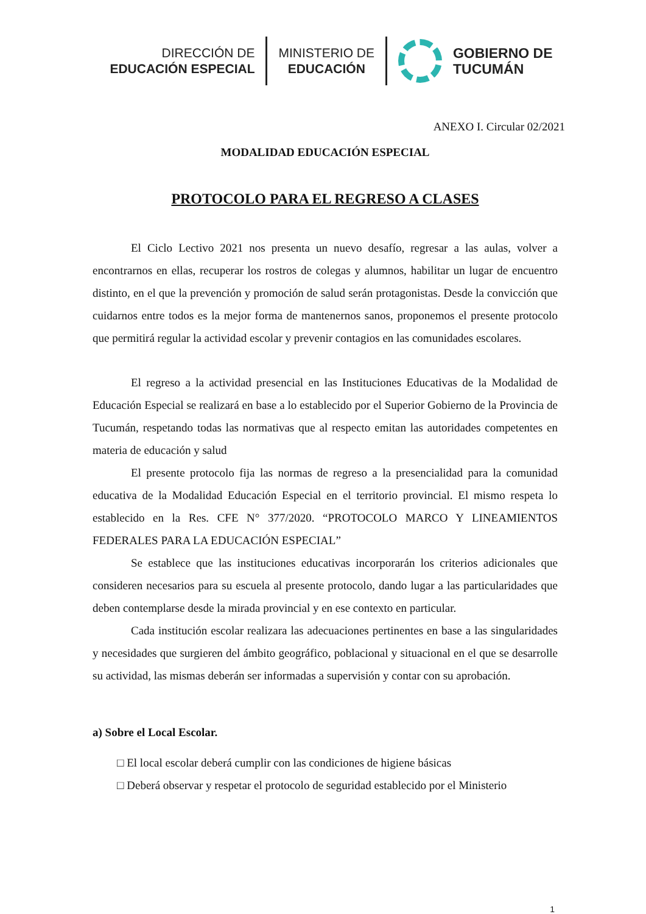DIRECCIÓN DE
EDUCACIÓN ESPECIAL
MINISTERIO DE
EDUCACIÓN
GOBIERNO DE
TUCUMÁN
ANEXO I. Circular 02/2021
MODALIDAD EDUCACIÓN ESPECIAL
PROTOCOLO PARA EL REGRESO A CLASES
El Ciclo Lectivo 2021 nos presenta un nuevo desafío, regresar a las aulas, volver a encontrarnos en ellas, recuperar los rostros de colegas y alumnos, habilitar un lugar de encuentro distinto, en el que la prevención y promoción de salud serán protagonistas. Desde la convicción que cuidarnos entre todos es la mejor forma de mantenernos sanos, proponemos el presente protocolo que permitirá regular la actividad escolar y prevenir contagios en las comunidades escolares.
El regreso a la actividad presencial en las Instituciones Educativas de la Modalidad de Educación Especial se realizará en base a lo establecido por el Superior Gobierno de la Provincia de Tucumán, respetando todas las normativas que al respecto emitan las autoridades competentes en materia de educación y salud
El presente protocolo fija las normas de regreso a la presencialidad para la comunidad educativa de la Modalidad Educación Especial en el territorio provincial. El mismo respeta lo establecido en la Res. CFE N° 377/2020. “PROTOCOLO MARCO Y LINEAMIENTOS FEDERALES PARA LA EDUCACIÓN ESPECIAL”
Se establece que las instituciones educativas incorporarán los criterios adicionales que consideren necesarios para su escuela al presente protocolo, dando lugar a las particularidades que deben contemplarse desde la mirada provincial y en ese contexto en particular.
Cada institución escolar realizara las adecuaciones pertinentes en base a las singularidades y necesidades que surgieren del ámbito geográfico, poblacional y situacional en el que se desarrolle su actividad, las mismas deberán ser informadas a supervisión y contar con su aprobación.
a) Sobre el Local Escolar.
□ El local escolar deberá cumplir con las condiciones de higiene básicas
□ Deberá observar y respetar el protocolo de seguridad establecido por el Ministerio
1